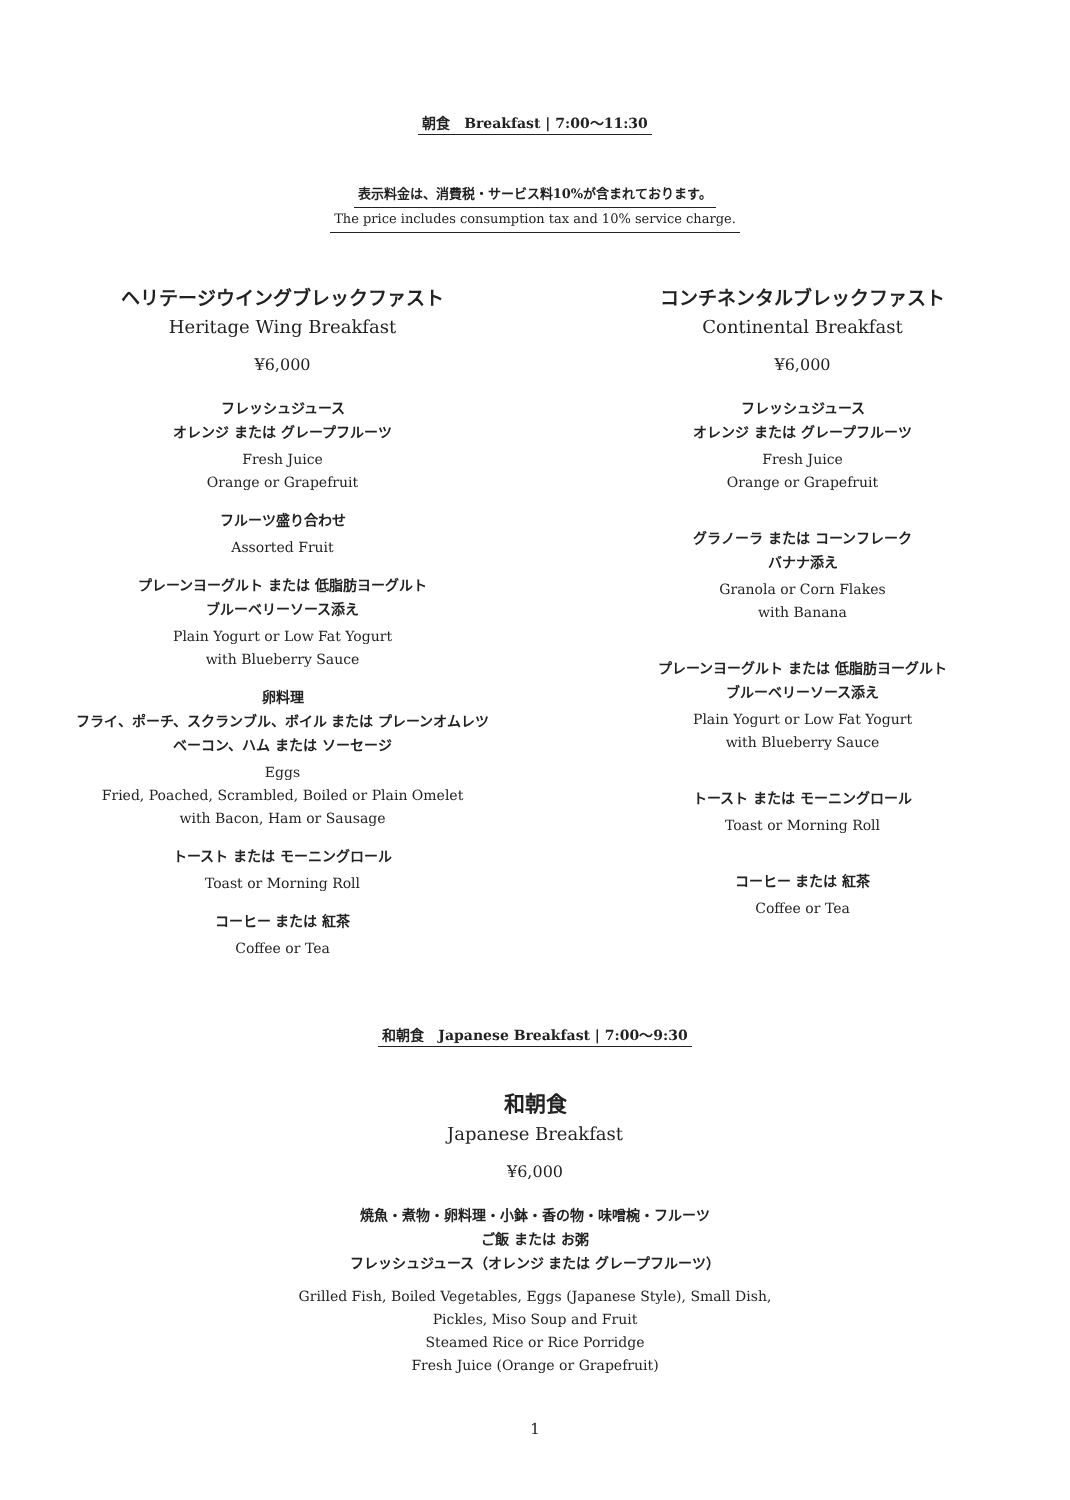朝食　Breakfast | 7:00〜11:30
表示料金は、消費税・サービス料10%が含まれております。
The price includes consumption tax and 10% service charge.
ヘリテージウイングブレックファスト
Heritage Wing Breakfast
¥6,000
フレッシュジュース
オレンジ または グレープフルーツ
Fresh Juice
Orange or Grapefruit
フルーツ盛り合わせ
Assorted Fruit
プレーンヨーグルト または 低脂肪ヨーグルト
ブルーベリーソース添え
Plain Yogurt or Low Fat Yogurt
with Blueberry Sauce
卵料理
フライ、ポーチ、スクランブル、ボイル または プレーンオムレツ
ベーコン、ハム または ソーセージ
Eggs
Fried, Poached, Scrambled, Boiled or Plain Omelet
with Bacon, Ham or Sausage
トースト または モーニングロール
Toast or Morning Roll
コーヒー または 紅茶
Coffee or Tea
コンチネンタルブレックファスト
Continental Breakfast
¥6,000
フレッシュジュース
オレンジ または グレープフルーツ
Fresh Juice
Orange or Grapefruit
グラノーラ または コーンフレーク
バナナ添え
Granola or Corn Flakes
with Banana
プレーンヨーグルト または 低脂肪ヨーグルト
ブルーベリーソース添え
Plain Yogurt or Low Fat Yogurt
with Blueberry Sauce
トースト または モーニングロール
Toast or Morning Roll
コーヒー または 紅茶
Coffee or Tea
和朝食　Japanese Breakfast | 7:00〜9:30
和朝食
Japanese Breakfast
¥6,000
焼魚・煮物・卵料理・小鉢・香の物・味噌椀・フルーツ
ご飯 または お粥
フレッシュジュース（オレンジ または グレープフルーツ）
Grilled Fish, Boiled Vegetables, Eggs (Japanese Style), Small Dish,
Pickles, Miso Soup and Fruit
Steamed Rice or Rice Porridge
Fresh Juice (Orange or Grapefruit)
1